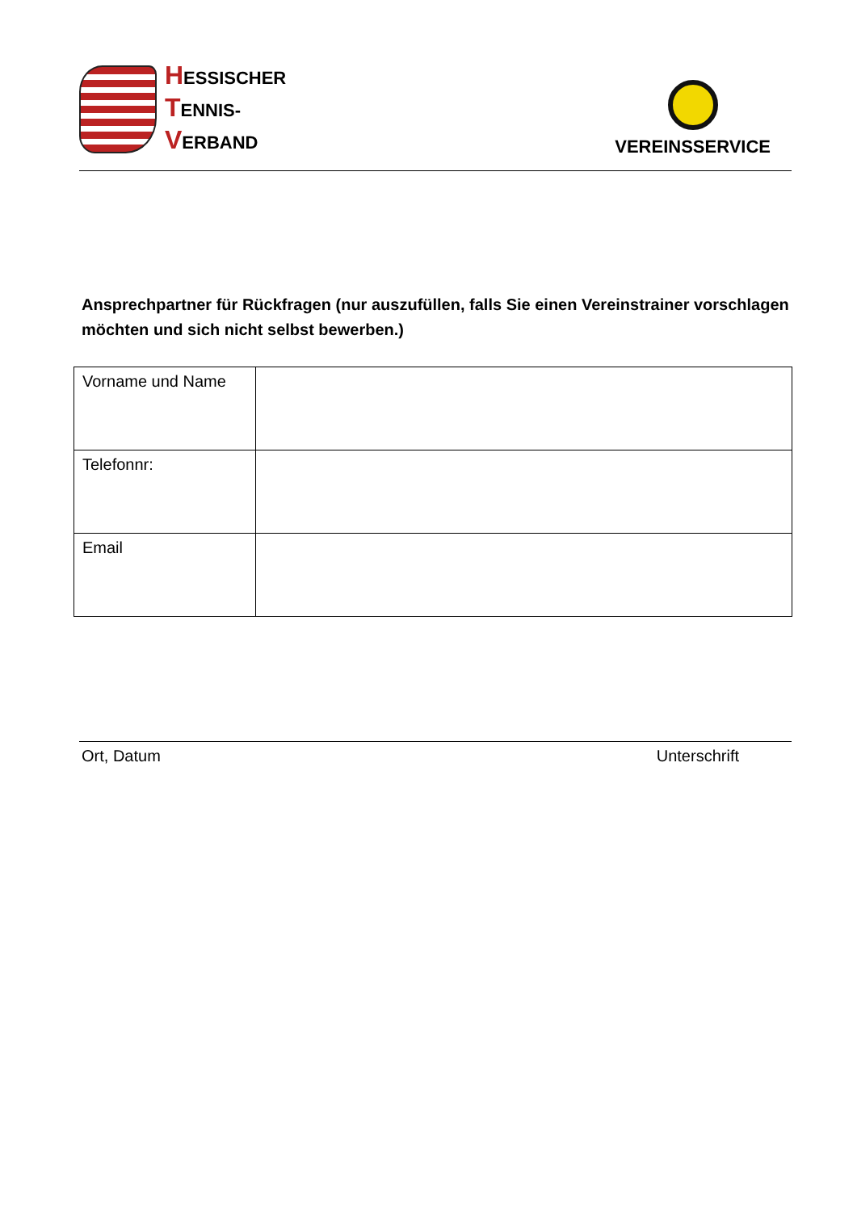HESSISCHER
TENNIS-
VERBAND
VEREINSSERVICE
Ansprechpartner für Rückfragen (nur auszufüllen, falls Sie einen Vereinstrainer vorschlagen möchten und sich nicht selbst bewerben.)
| Vorname und Name | |
| Telefonnr: | |
| Email | |
Ort, Datum Unterschrift